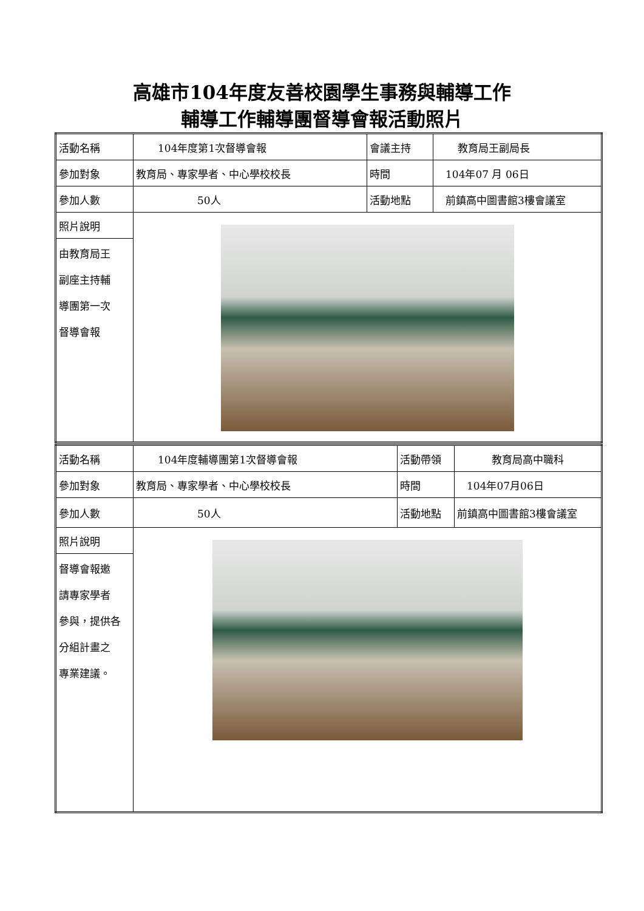高雄市104年度友善校園學生事務與輔導工作
輔導工作輔導團督導會報活動照片
| 活動名稱 | 104年度第1次督導會報 | 會議主持 | 教育局王副局長 |
| 參加對象 | 教育局、專家學者、中心學校校長 | 時間 | 104年07 月 06日 |
| 參加人數 | 50人 | 活動地點 | 前鎮高中圖書館3樓會議室 |
| 照片說明 | | | |
| 由教育局王 副座主持輔 導團第一次 督導會報 | | | |
| 活動名稱 | 104年度輔導團第1次督導會報 | 活動帶領 | 教育局高中職科 |
| 參加對象 | 教育局、專家學者、中心學校校長 | 時間 | 104年07月06日 |
| 參加人數 | 50人 | 活動地點 | 前鎮高中圖書館3樓會議室 |
| 照片說明 | | | |
| 督導會報邀 請專家學者 參與，提供各 分組計畫之 專業建議。 | | | |